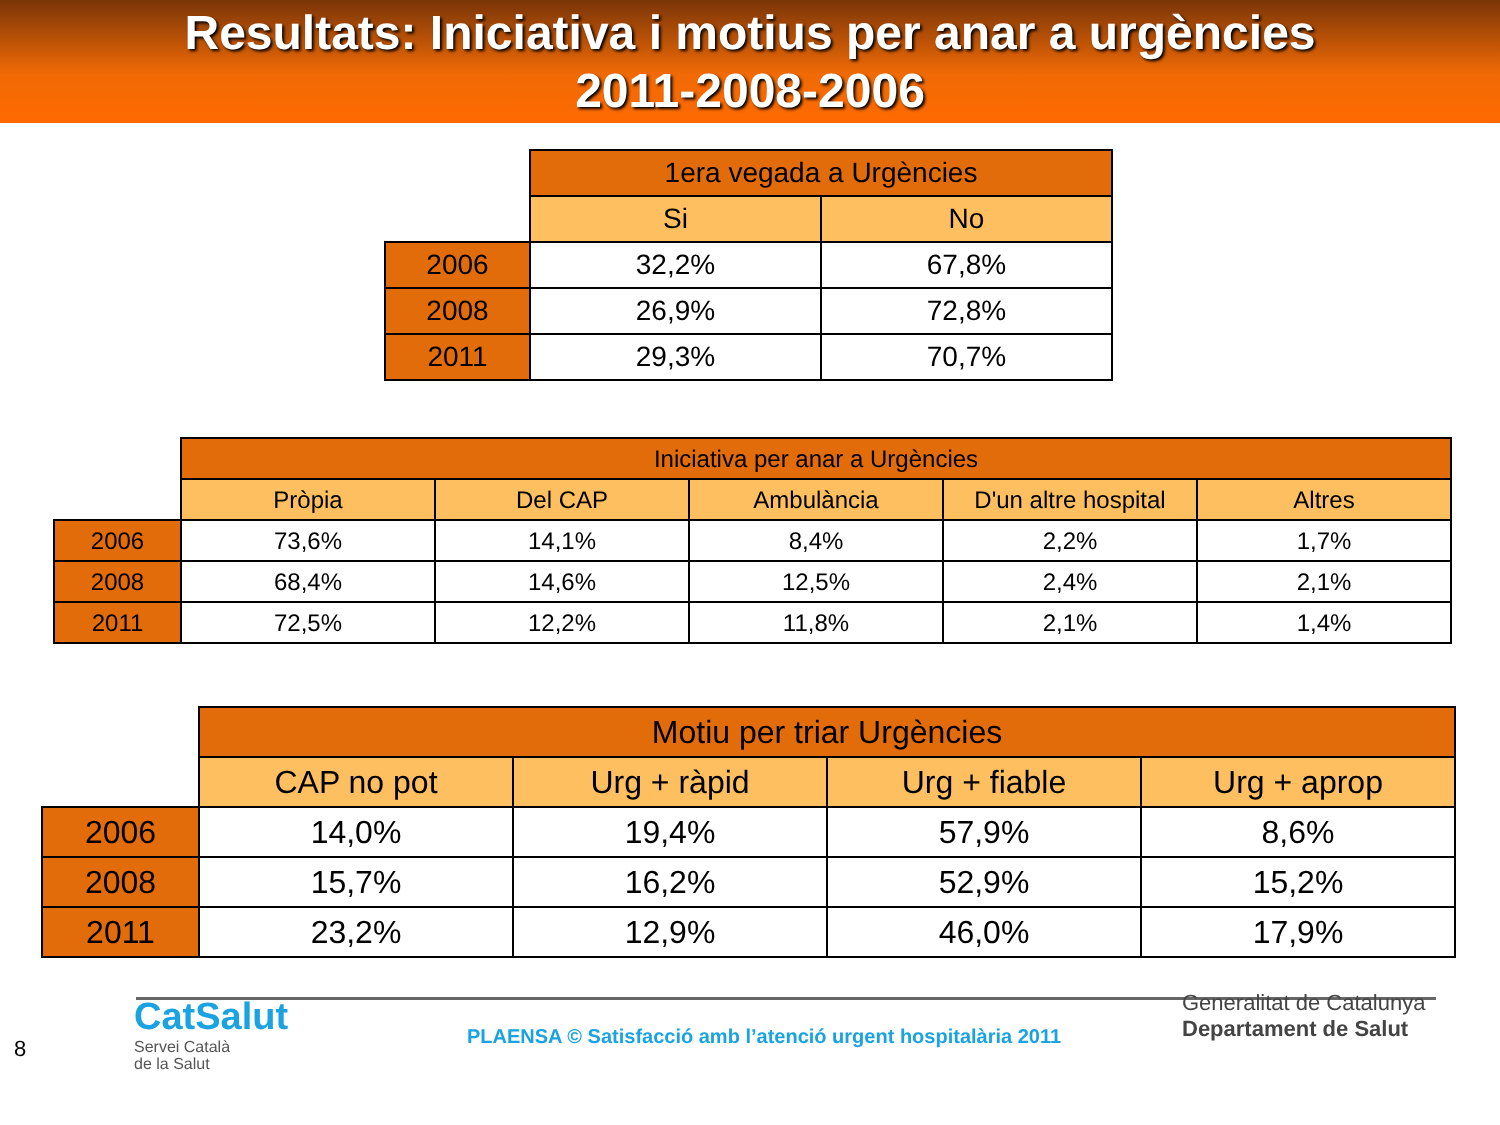Resultats: Iniciativa i motius per anar a urgències
2011-2008-2006
| | 1era vegada a Urgències | |
| --- | --- | --- |
| | Si | No |
| 2006 | 32,2% | 67,8% |
| 2008 | 26,9% | 72,8% |
| 2011 | 29,3% | 70,7% |
| | Iniciativa per anar a Urgències | | | | |
| --- | --- | --- | --- | --- | --- |
| | Pròpia | Del CAP | Ambulància | D'un altre hospital | Altres |
| 2006 | 73,6% | 14,1% | 8,4% | 2,2% | 1,7% |
| 2008 | 68,4% | 14,6% | 12,5% | 2,4% | 2,1% |
| 2011 | 72,5% | 12,2% | 11,8% | 2,1% | 1,4% |
| | Motiu per triar Urgències | | | |
| --- | --- | --- | --- | --- |
| | CAP no pot | Urg + ràpid | Urg + fiable | Urg + aprop |
| 2006 | 14,0% | 19,4% | 57,9% | 8,6% |
| 2008 | 15,7% | 16,2% | 52,9% | 15,2% |
| 2011 | 23,2% | 12,9% | 46,0% | 17,9% |
8
CatSalut
Servei Català
de la Salut
PLAENSA © Satisfacció amb l’atenció urgent hospitalària 2011
Generalitat de Catalunya
Departament de Salut